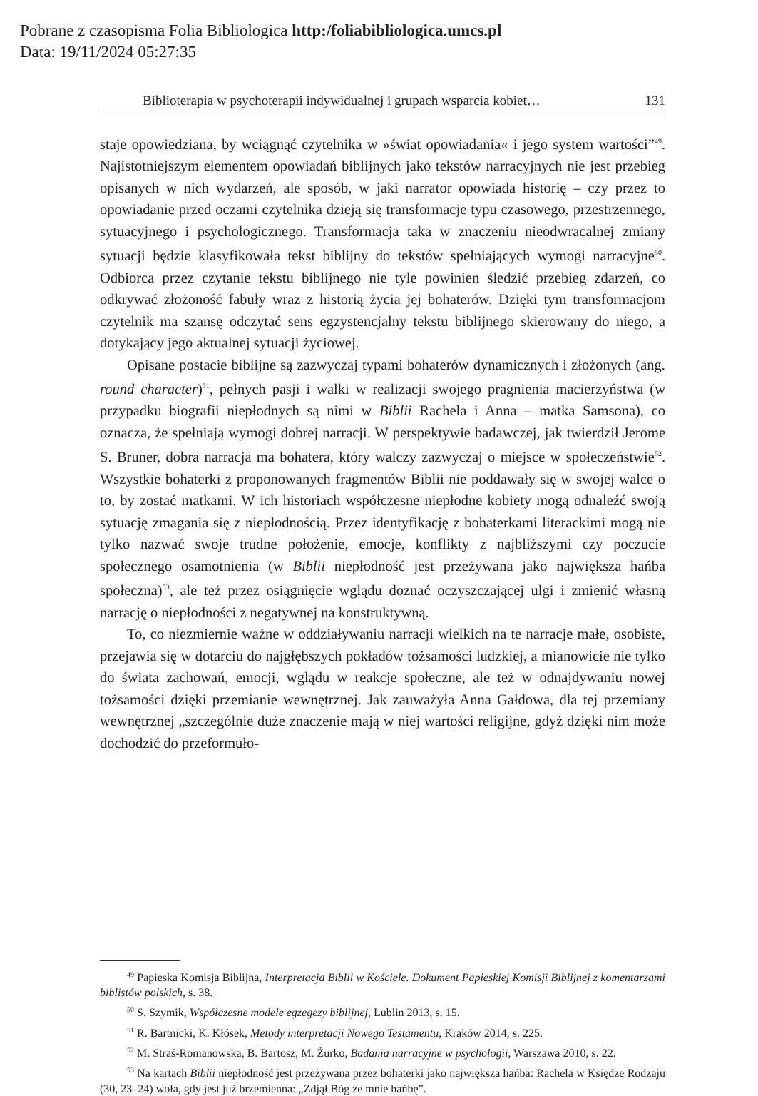Pobrane z czasopisma Folia Bibliologica http:/foliabibliologica.umcs.pl
Data: 19/11/2024 05:27:35
Biblioterapia w psychoterapii indywidualnej i grupach wsparcia kobiet… 131
staje opowiedziana, by wciągnąć czytelnika w »świat opowiadania« i jego system wartości”<sup>49</sup>. Najistotniejszym elementem opowiadań biblijnych jako tekstów narracyjnych nie jest przebieg opisanych w nich wydarzeń, ale sposób, w jaki narrator opowiada historię – czy przez to opowiadanie przed oczami czytelnika dzieją się transformacje typu czasowego, przestrzennego, sytuacyjnego i psychologicznego. Transformacja taka w znaczeniu nieodwracalnej zmiany sytuacji będzie klasyfikowała tekst biblijny do tekstów spełniających wymogi narracyjne<sup>50</sup>. Odbiorca przez czytanie tekstu biblijnego nie tyle powinien śledzić przebieg zdarzeń, co odkrywać złożoność fabuły wraz z historią życia jej bohaterów. Dzięki tym transformacjom czytelnik ma szansę odczytać sens egzystencjalny tekstu biblijnego skierowany do niego, a dotykający jego aktualnej sytuacji życiowej.
Opisane postacie biblijne są zazwyczaj typami bohaterów dynamicznych i złożonych (ang. round character)<sup>51</sup>, pełnych pasji i walki w realizacji swojego pragnienia macierzyństwa (w przypadku biografii niepłodnych są nimi w Biblii Rachela i Anna – matka Samsona), co oznacza, że spełniają wymogi dobrej narracji. W perspektywie badawczej, jak twierdził Jerome S. Bruner, dobra narracja ma bohatera, który walczy zazwyczaj o miejsce w społeczeństwie<sup>52</sup>. Wszystkie bohaterki z proponowanych fragmentów Biblii nie poddawały się w swojej walce o to, by zostać matkami. W ich historiach współczesne niepłodne kobiety mogą odnaleźć swoją sytuację zmagania się z niepłodnością. Przez identyfikację z bohaterkami literackimi mogą nie tylko nazwać swoje trudne położenie, emocje, konflikty z najbliższymi czy poczucie społecznego osamotnienia (w Biblii niepłodność jest przeżywana jako największa hańba społeczna)<sup>53</sup>, ale też przez osiągnięcie wglądu doznać oczyszczającej ulgi i zmienić własną narrację o niepłodności z negatywnej na konstruktywną.
To, co niezmiernie ważne w oddziaływaniu narracji wielkich na te narracje małe, osobiste, przejawia się w dotarciu do najgłębszych pokładów tożsamości ludzkiej, a mianowicie nie tylko do świata zachowań, emocji, wglądu w reakcje społeczne, ale też w odnajdywaniu nowej tożsamości dzięki przemianie wewnętrznej. Jak zauważyła Anna Gałdowa, dla tej przemiany wewnętrznej „szczególnie duże znaczenie mają w niej wartości religijne, gdyż dzięki nim może dochodzić do przeformuło-
<sup>49</sup> Papieska Komisja Biblijna, Interpretacja Biblii w Kościele. Dokument Papieskiej Komisji Biblijnej z komentarzami biblistów polskich, s. 38.
<sup>50</sup> S. Szymik, Współczesne modele egzegezy biblijnej, Lublin 2013, s. 15.
<sup>51</sup> R. Bartnicki, K. Kłósek, Metody interpretacji Nowego Testamentu, Kraków 2014, s. 225.
<sup>52</sup> M. Straś-Romanowska, B. Bartosz, M. Żurko, Badania narracyjne w psychologii, Warszawa 2010, s. 22.
<sup>53</sup> Na kartach Biblii niepłodność jest przeżywana przez bohaterki jako największa hańba: Rachela w Księdze Rodzaju (30, 23–24) woła, gdy jest już brzemienna: „Zdjął Bóg ze mnie hańbę”.